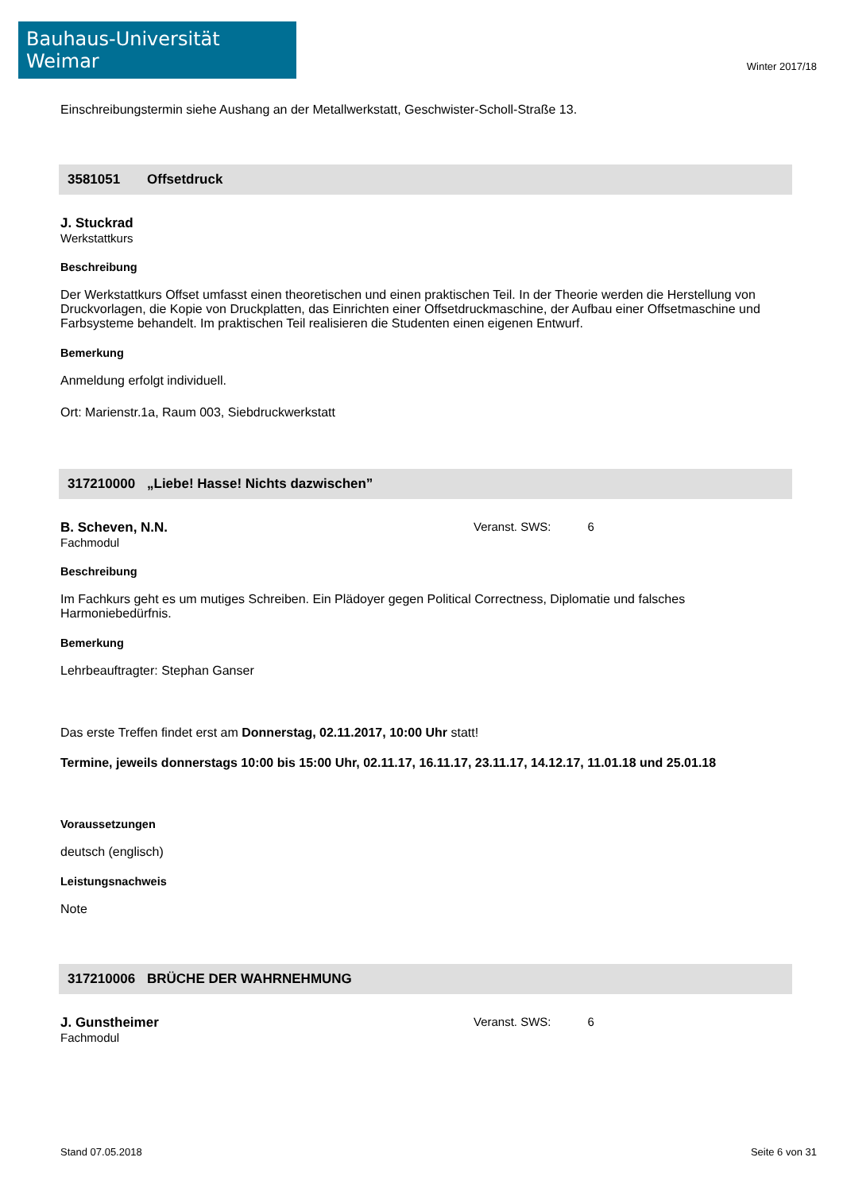Bauhaus-Universität Weimar
Winter 2017/18
Einschreibungstermin siehe Aushang an der Metallwerkstatt, Geschwister-Scholl-Straße 13.
3581051 Offsetdruck
J. Stuckrad
Werkstattkurs
Beschreibung
Der Werkstattkurs Offset umfasst einen theoretischen und einen praktischen Teil. In der Theorie werden die Herstellung von Druckvorlagen, die Kopie von Druckplatten, das Einrichten einer Offsetdruckmaschine, der Aufbau einer Offsetmaschine und Farbsysteme behandelt. Im praktischen Teil realisieren die Studenten einen eigenen Entwurf.
Bemerkung
Anmeldung erfolgt individuell.
Ort: Marienstr.1a, Raum 003, Siebdruckwerkstatt
317210000 „Liebe! Hasse! Nichts dazwischen”
B. Scheven, N.N.
Fachmodul
Veranst. SWS: 6
Beschreibung
Im Fachkurs geht es um mutiges Schreiben. Ein Plädoyer gegen Political Correctness, Diplomatie und falsches Harmoniebedürfnis.
Bemerkung
Lehrbeauftragter: Stephan Ganser
Das erste Treffen findet erst am Donnerstag, 02.11.2017, 10:00 Uhr statt!
Termine, jeweils donnerstags 10:00 bis 15:00 Uhr, 02.11.17, 16.11.17, 23.11.17, 14.12.17, 11.01.18 und 25.01.18
Voraussetzungen
deutsch (englisch)
Leistungsnachweis
Note
317210006 BRÜCHE DER WAHRNEHMUNG
J. Gunstheimer
Fachmodul
Veranst. SWS: 6
Stand 07.05.2018 Seite 6 von 31